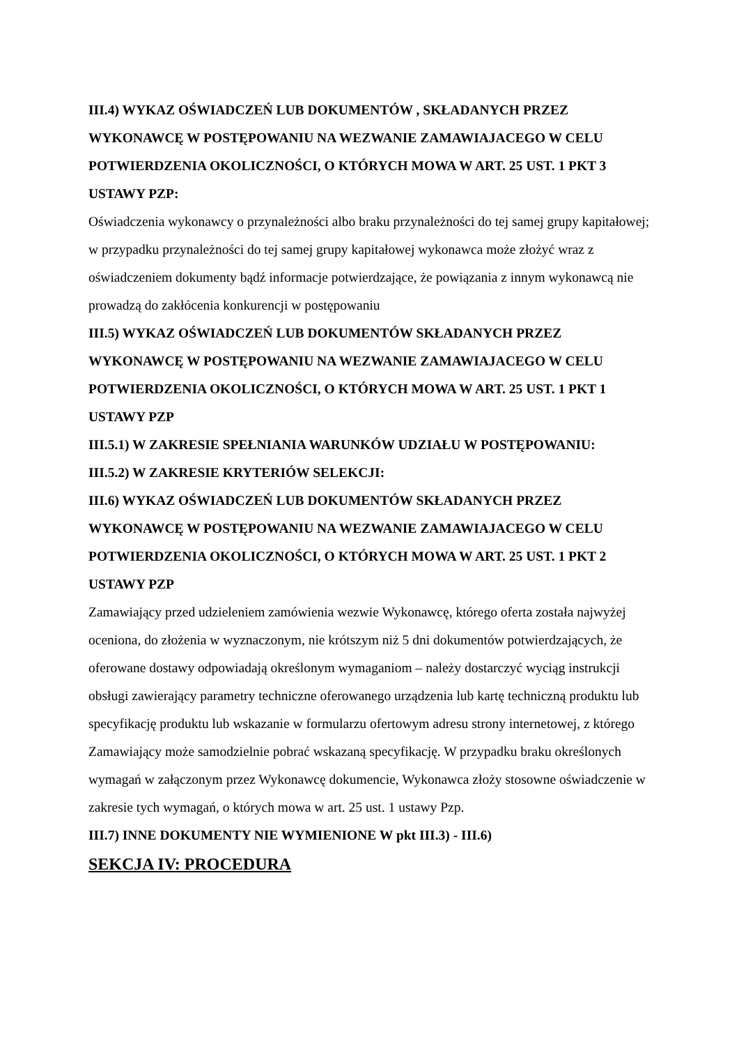III.4) WYKAZ OŚWIADCZEŃ LUB DOKUMENTÓW , SKŁADANYCH PRZEZ WYKONAWCĘ W POSTĘPOWANIU NA WEZWANIE ZAMAWIAJACEGO W CELU POTWIERDZENIA OKOLICZNOŚCI, O KTÓRYCH MOWA W ART. 25 UST. 1 PKT 3 USTAWY PZP:
Oświadczenia wykonawcy o przynależności albo braku przynależności do tej samej grupy kapitałowej; w przypadku przynależności do tej samej grupy kapitałowej wykonawca może złożyć wraz z oświadczeniem dokumenty bądź informacje potwierdzające, że powiązania z innym wykonawcą nie prowadzą do zakłócenia konkurencji w postępowaniu
III.5) WYKAZ OŚWIADCZEŃ LUB DOKUMENTÓW SKŁADANYCH PRZEZ WYKONAWCĘ W POSTĘPOWANIU NA WEZWANIE ZAMAWIAJACEGO W CELU POTWIERDZENIA OKOLICZNOŚCI, O KTÓRYCH MOWA W ART. 25 UST. 1 PKT 1 USTAWY PZP
III.5.1) W ZAKRESIE SPEŁNIANIA WARUNKÓW UDZIAŁU W POSTĘPOWANIU:
III.5.2) W ZAKRESIE KRYTERIÓW SELEKCJI:
III.6) WYKAZ OŚWIADCZEŃ LUB DOKUMENTÓW SKŁADANYCH PRZEZ WYKONAWCĘ W POSTĘPOWANIU NA WEZWANIE ZAMAWIAJACEGO W CELU POTWIERDZENIA OKOLICZNOŚCI, O KTÓRYCH MOWA W ART. 25 UST. 1 PKT 2 USTAWY PZP
Zamawiający przed udzieleniem zamówienia wezwie Wykonawcę, którego oferta została najwyżej oceniona, do złożenia w wyznaczonym, nie krótszym niż 5 dni dokumentów potwierdzających, że oferowane dostawy odpowiadają określonym wymaganiom – należy dostarczyć wyciąg instrukcji obsługi zawierający parametry techniczne oferowanego urządzenia lub kartę techniczną produktu lub specyfikację produktu lub wskazanie w formularzu ofertowym adresu strony internetowej, z którego Zamawiający może samodzielnie pobrać wskazaną specyfikację. W przypadku braku określonych wymagań w załączonym przez Wykonawcę dokumencie, Wykonawca złoży stosowne oświadczenie w zakresie tych wymagań, o których mowa w art. 25 ust. 1 ustawy Pzp.
III.7) INNE DOKUMENTY NIE WYMIENIONE W pkt III.3) - III.6)
SEKCJA IV: PROCEDURA